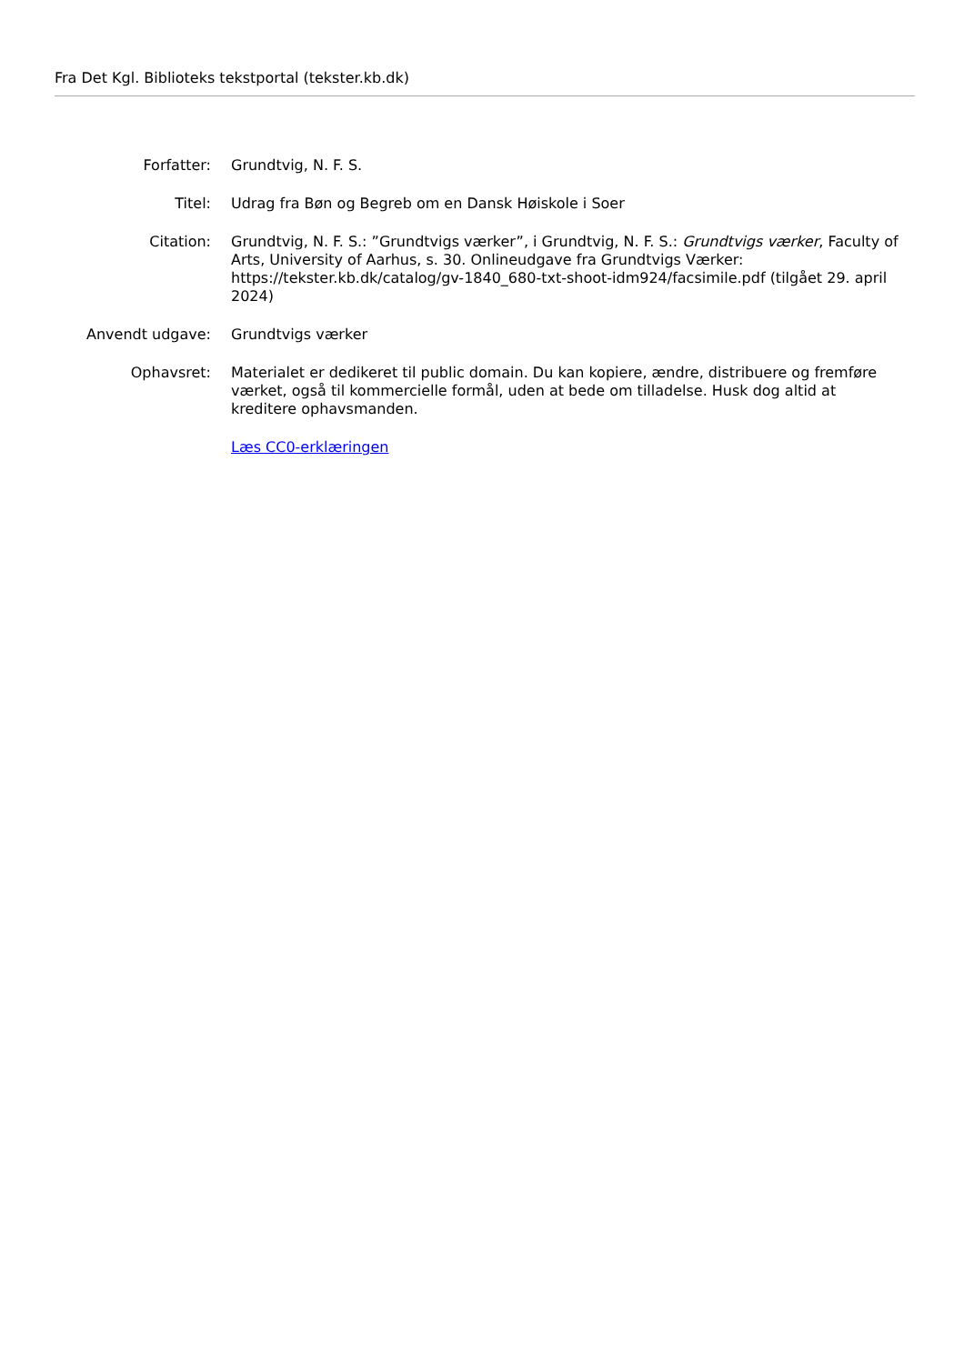Fra Det Kgl. Biblioteks tekstportal (tekster.kb.dk)
Forfatter: Grundtvig, N. F. S.
Titel: Udrag fra Bøn og Begreb om en Dansk Høiskole i Soer
Citation: Grundtvig, N. F. S.: ”Grundtvigs værker”, i Grundtvig, N. F. S.: Grundtvigs værker, Faculty of Arts, University of Aarhus, s. 30. Onlineudgave fra Grundtvigs Værker: https://tekster.kb.dk/catalog/gv-1840_680-txt-shoot-idm924/facsimile.pdf (tilgået 29. april 2024)
Anvendt udgave: Grundtvigs værker
Ophavsret: Materialet er dedikeret til public domain. Du kan kopiere, ændre, distribuere og fremføre værket, også til kommercielle formål, uden at bede om tilladelse. Husk dog altid at kreditere ophavsmanden.
Læs CC0-erklæringen